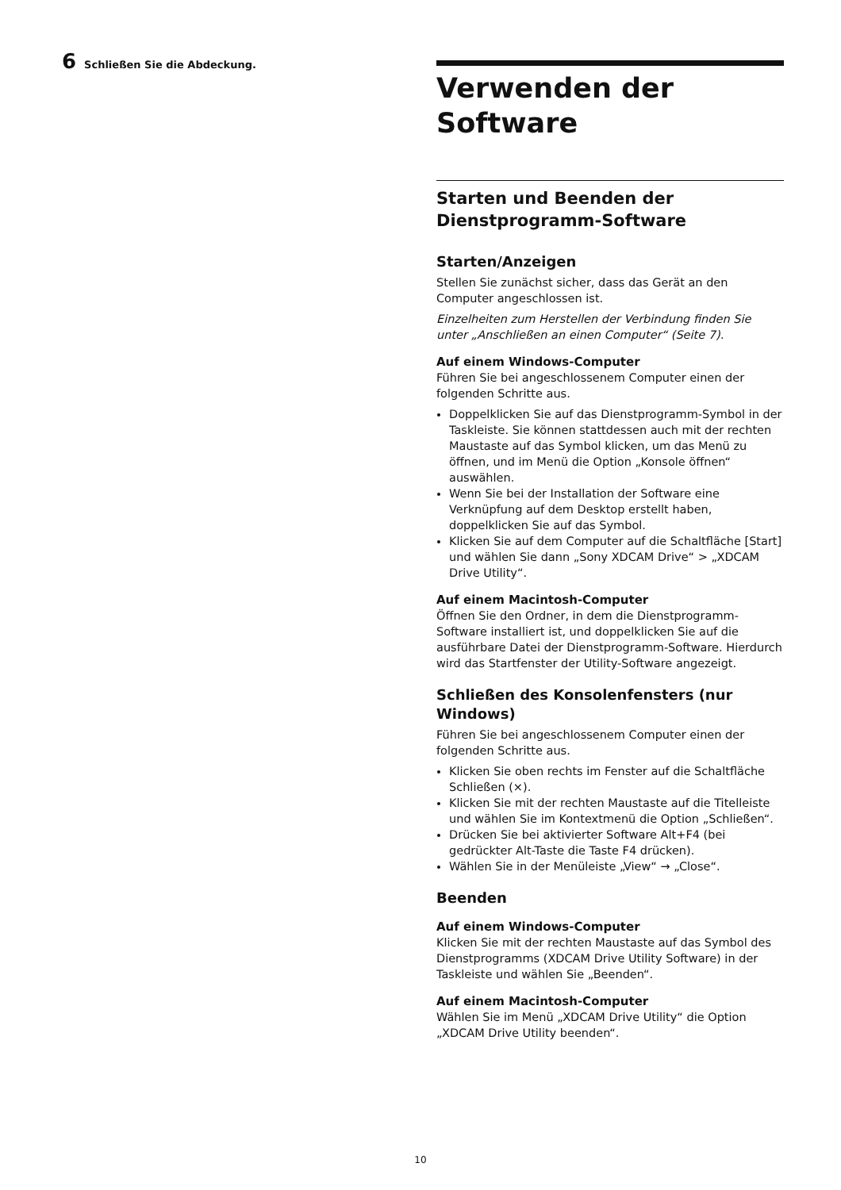6 Schließen Sie die Abdeckung.
Verwenden der Software
Starten und Beenden der Dienstprogramm-Software
Starten/Anzeigen
Stellen Sie zunächst sicher, dass das Gerät an den Computer angeschlossen ist.
Einzelheiten zum Herstellen der Verbindung finden Sie unter „Anschließen an einen Computer“ (Seite 7).
Auf einem Windows-Computer
Führen Sie bei angeschlossenem Computer einen der folgenden Schritte aus.
Doppelklicken Sie auf das Dienstprogramm-Symbol in der Taskleiste. Sie können stattdessen auch mit der rechten Maustaste auf das Symbol klicken, um das Menü zu öffnen, und im Menü die Option „Konsole öffnen“ auswählen.
Wenn Sie bei der Installation der Software eine Verknüpfung auf dem Desktop erstellt haben, doppelklicken Sie auf das Symbol.
Klicken Sie auf dem Computer auf die Schaltfläche [Start] und wählen Sie dann „Sony XDCAM Drive“ > „XDCAM Drive Utility“.
Auf einem Macintosh-Computer
Öffnen Sie den Ordner, in dem die Dienstprogramm-Software installiert ist, und doppelklicken Sie auf die ausführbare Datei der Dienstprogramm-Software. Hierdurch wird das Startfenster der Utility-Software angezeigt.
Schließen des Konsolenfensters (nur Windows)
Führen Sie bei angeschlossenem Computer einen der folgenden Schritte aus.
Klicken Sie oben rechts im Fenster auf die Schaltfläche Schließen (×).
Klicken Sie mit der rechten Maustaste auf die Titelleiste und wählen Sie im Kontextmenü die Option „Schließen“.
Drücken Sie bei aktivierter Software Alt+F4 (bei gedrückter Alt-Taste die Taste F4 drücken).
Wählen Sie in der Menüleiste „View“ → „Close“.
Beenden
Auf einem Windows-Computer
Klicken Sie mit der rechten Maustaste auf das Symbol des Dienstprogramms (XDCAM Drive Utility Software) in der Taskleiste und wählen Sie „Beenden“.
Auf einem Macintosh-Computer
Wählen Sie im Menü „XDCAM Drive Utility“ die Option „XDCAM Drive Utility beenden“.
10